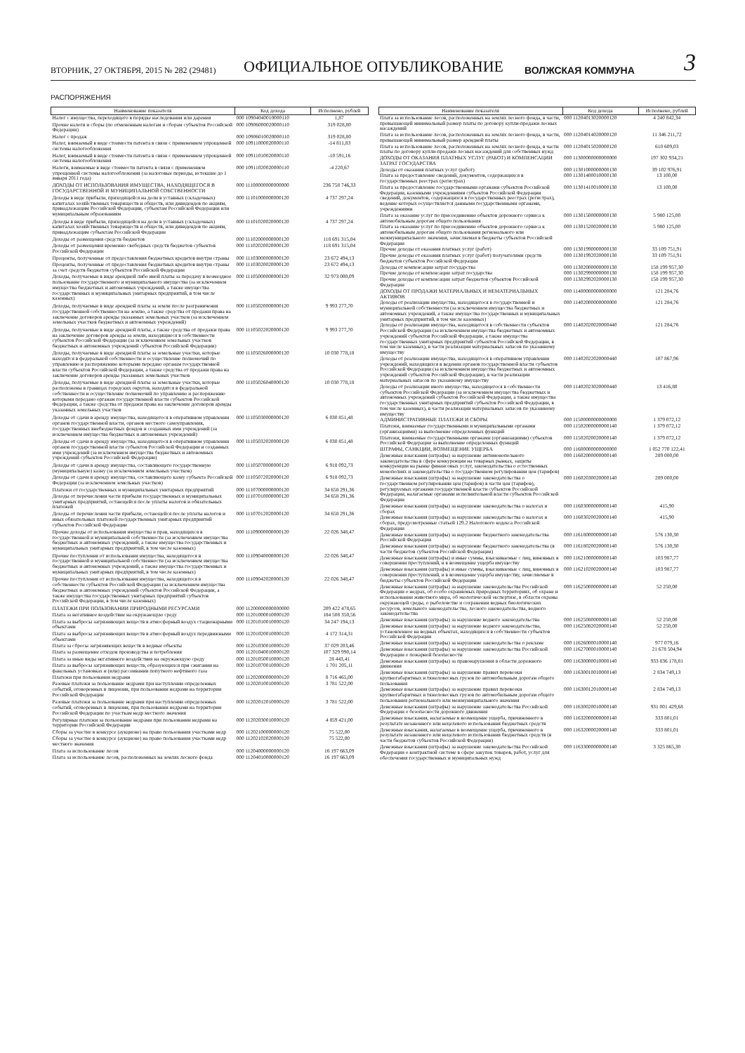ВТОРНИК, 27 ОКТЯБРЯ, 2015 № 282 (29481)
ОФИЦИАЛЬНОЕ ОПУБЛИКОВАНИЕ
ВОЛЖСКАЯ КОММУНА
3
РАСПОРЯЖЕНИЯ
| Наименование показателя | Код дохода | Исполнено, рублей |
| --- | --- | --- |
| Налог с имущества, переходящего в порядке наследования или дарения | 000 10904040010000110 | 1,87 |
| Прочие налоги и сборы (по отмененным налогам и сборам субъектов Российской Федерации) | 000 10906000020000110 | 319 028,80 |
| Налог с продаж | 000 10906010020000110 | 319 028,80 |
| Налог, взимаемый в виде стоимости патента в связи с применением упрощенной системы налогообложения | 000 10911000020000110 | -14 811,83 |
| Налог, взимаемый в виде стоимости патента в связи с применением упрощенной системы налогообложения | 000 10911010020000110 | -10 591,16 |
| Налоги, взимаемые в виде стоимости патента в связи с применением упрощенной системы налогообложения (за налоговые периоды, истекшие до 1 января 2011 года) | 000 10911020020000110 | -4 220,67 |
| ДОХОДЫ ОТ ИСПОЛЬЗОВАНИЯ ИМУЩЕСТВА, НАХОДЯЩЕГОСЯ В ГОСУДАРСТВЕННОЙ И МУНИЦИПАЛЬНОЙ СОБСТВЕННОСТИ | 000 11100000000000000 | 236 758 746,33 |
| Доходы в виде прибыли, приходящейся на доли в уставных (складочных) капиталах хозяйственных товариществ и обществ, или дивидендов по акциям, принадлежащим Российской Федерации, субъектам Российской Федерации или муниципальным образованиям | 000 11101000000000120 | 4 737 297,24 |
| Доходы в виде прибыли, приходящейся на доли в уставных (складочных) капиталах хозяйственных товариществ и обществ, или дивидендов по акциям, принадлежащим субъектам Российской Федерации | 000 11101020020000120 | 4 737 297,24 |
| Доходы от размещения средств бюджетов | 000 11102000000000120 | 118 691 315,04 |
| Доходы от размещения временно свободных средств бюджетов субъектов Российской Федерации | 000 11102020020000120 | 118 691 315,04 |
| Проценты, полученные от предоставления бюджетных кредитов внутри страны | 000 11103000000000120 | 23 672 494,13 |
| Проценты, полученные от предоставления бюджетных кредитов внутри страны за счет средств бюджетов субъектов Российской Федерации | 000 11103020020000120 | 23 672 494,13 |
| Доходы, получаемые в виде арендной либо иной платы за передачу в возмездное пользование государственного и муниципального имущества (за исключением имущества бюджетных и автономных учреждений, а также имущества государственных и муниципальных унитарных предприятий, в том числе казенных) | 000 11105000000000120 | 32 973 000,09 |
| Доходы, получаемые в виде арендной платы за земли после разграничения государственной собственности на землю, а также средства от продажи права на заключение договоров аренды указанных земельных участков (за исключением земельных участков бюджетных и автономных учреждений) | 000 11105020000000120 | 9 993 277,70 |
| Доходы, получаемые в виде арендной платы, а также средства от продажи права на заключение договоров аренды за земли, находящиеся в собственности субъектов Российской Федерации (за исключением земельных участков бюджетных и автономных учреждений субъектов Российской Федерации) | 000 11105022020000120 | 9 993 277,70 |
| Доходы, получаемые в виде арендной платы за земельные участки, которые находятся в федеральной собственности и осуществление полномочий по управлению и распоряжению которыми передано органам государственной власти субъектов Российской Федерации, а также средства от продажи права на заключение договоров аренды указанных земельных участков | 000 11105026000000120 | 10 030 778,18 |
| Доходы, получаемые в виде арендной платы за земельные участки, которые расположены в границах городских округов, находятся в федеральной собственности и осуществление полномочий по управлению и распоряжению которыми передано органам государственной власти субъектов Российской Федерации, а также средства от продажи права на заключение договоров аренды указанных земельных участков | 000 11105026040000120 | 10 030 778,18 |
| Доходы от сдачи в аренду имущества, находящегося в оперативном управлении органов государственной власти, органов местного самоуправления, государственных внебюджетных фондов и созданных ими учреждений (за исключением имущества бюджетных и автономных учреждений) | 000 11105030000000120 | 6 030 851,48 |
| Доходы от сдачи в аренду имущества, находящегося в оперативном управлении органов государственной власти субъектов Российской Федерации и созданных ими учреждений (за исключением имущества бюджетных и автономных учреждений субъектов Российской Федерации) | 000 11105032020000120 | 6 030 851,48 |
| Доходы от сдачи в аренду имущества, составляющего государственную (муниципальную) казну (за исключением земельных участков) | 000 11105070000000120 | 6 918 092,73 |
| Доходы от сдачи в аренду имущества, составляющего казну субъекта Российской Федерации (за исключением земельных участков) | 000 11105072020000120 | 6 918 092,73 |
| Платежи от государственных и муниципальных унитарных предприятий | 000 11107000000000120 | 34 658 291,36 |
| Доходы от перечисления части прибыли государственных и муниципальных унитарных предприятий, остающейся после уплаты налогов и обязательных платежей | 000 11107010000000120 | 34 658 291,36 |
| Доходы от перечисления части прибыли, остающейся после уплаты налогов и иных обязательных платежей государственных унитарных предприятий субъектов Российской Федерации | 000 11107012020000120 | 34 658 291,36 |
| Прочие доходы от использования имущества и прав, находящихся в государственной и муниципальной собственности (за исключением имущества бюджетных и автономных учреждений, а также имущества государственных и муниципальных унитарных предприятий, в том числе казенных) | 000 11109000000000120 | 22 026 348,47 |
| Прочие поступления от использования имущества, находящегося в государственной и муниципальной собственности (за исключением имущества бюджетных и автономных учреждений, а также имущества государственных и муниципальных унитарных предприятий, в том числе казенных) | 000 11109040000000120 | 22 026 348,47 |
| Прочие поступления от использования имущества, находящегося в собственности субъектов Российской Федерации (за исключением имущества бюджетных и автономных учреждений субъектов Российской Федерации, а также имущества государственных унитарных предприятий субъектов Российской Федерации, в том числе казенных) | 000 11109042020000120 | 22 026 348,47 |
| ПЛАТЕЖИ ПРИ ПОЛЬЗОВАНИИ ПРИРОДНЫМИ РЕСУРСАМИ | 000 11200000000000000 | 209 422 478,65 |
| Плата за негативное воздействие на окружающую среду | 000 11201000010000120 | 184 508 350,56 |
| Плата за выбросы загрязняющих веществ в атмосферный воздух стационарными объектами | 000 11201010010000120 | 34 247 194,13 |
| Плата за выбросы загрязняющих веществ в атмосферный воздух передвижными объектами | 000 11201020010000120 | 4 172 314,31 |
| Плата за сбросы загрязняющих веществ в водные объекты | 000 11201030010000120 | 37 029 203,46 |
| Плата за размещение отходов производства и потребления | 000 11201040010000120 | 107 329 990,14 |
| Плата за иные виды негативного воздействия на окружающую среду | 000 11201050010000120 | 28 443,41 |
| Плата за выбросы загрязняющих веществ, образующихся при сжигании на факельных установках и (или) рассеивании попутного нефтяного газа | 000 11201070010000120 | 1 701 205,11 |
| Платежи при пользовании недрами | 000 11202000000000120 | 8 716 465,00 |
| Разовые платежи за пользование недрами при наступлении определенных событий, оговоренных в лицензии, при пользовании недрами на территории Российской Федерации | 000 11202010010000120 | 3 781 522,00 |
| Разовые платежи за пользование недрами при наступлении определенных событий, оговоренных в лицензии, при пользовании недрами на территории Российской Федерации по участкам недр местного значения | 000 11202012010000120 | 3 781 522,00 |
| Регулярные платежи за пользование недрами при пользовании недрами на территории Российской Федерации | 000 11202030010000120 | 4 859 421,00 |
| Сборы за участие в конкурсе (аукционе) на право пользования участками недр | 000 11202100000000120 | 75 522,00 |
| Сборы за участие в конкурсе (аукционе) на право пользования участками недр местного значения | 000 11202102020000120 | 75 522,00 |
| Плата за использование лесов | 000 11204000000000120 | 16 197 663,09 |
| Плата за использование лесов, расположенных на землях лесного фонда | 000 11204010000000120 | 16 197 663,09 |
| Наименование показателя | Код дохода | Исполнено, рублей |
| --- | --- | --- |
| Плата за использование лесов, расположенных на землях лесного фонда, в части, превышающей минимальный размер платы по договору купли-продажи лесных насаждений | 000 11204013020000120 | 4 240 842,34 |
| Плата за использование лесов, расположенных на землях лесного фонда, в части, превышающей минимальный размер арендной платы | 000 11204014020000120 | 11 346 211,72 |
| Плата за использование лесов, расположенных на землях лесного фонда, в части платы по договору купли-продажи лесных насаждений для собственных нужд | 000 11204015020000120 | 610 609,03 |
| ДОХОДЫ ОТ ОКАЗАНИЯ ПЛАТНЫХ УСЛУГ (РАБОТ) И КОМПЕНСАЦИИ ЗАТРАТ ГОСУДАРСТВА | 000 11300000000000000 | 197 302 934,21 |
| Доходы от оказания платных услуг (работ) | 000 11301000000000130 | 39 102 976,91 |
| Плата за предоставление сведений, документов, содержащихся в государственных реестрах (регистрах) | 000 11301400010000130 | 13 100,00 |
| Плата за предоставление государственными органами субъектов Российской Федерации, казенными учреждениями субъектов Российской Федерации сведений, документов, содержащихся в государственных реестрах (регистрах), ведение которых осуществляется данными государственными органами, учреждениями | 000 11301410010000130 | 13 100,00 |
| Плата за оказание услуг по присоединению объектов дорожного сервиса к автомобильным дорогам общего пользования | 000 11301500000000130 | 5 980 125,00 |
| Плата за оказание услуг по присоединению объектов дорожного сервиса к автомобильным дорогам общего пользования регионального или межмуниципального значения, зачисляемая в бюджеты субъектов Российской Федерации | 000 11301520020000130 | 5 980 125,00 |
| Прочие доходы от оказания платных услуг (работ) | 000 11301990000000130 | 33 109 751,91 |
| Прочие доходы от оказания платных услуг (работ) получателями средств бюджетов субъектов Российской Федерации | 000 11301992020000130 | 33 109 751,91 |
| Доходы от компенсации затрат государства | 000 11302000000000130 | 158 199 957,30 |
| Прочие доходы от компенсации затрат государства | 000 11302990000000130 | 158 199 957,30 |
| Прочие доходы от компенсации затрат бюджетов субъектов Российской Федерации | 000 11302992020000130 | 158 199 957,30 |
| ДОХОДЫ ОТ ПРОДАЖИ МАТЕРИАЛЬНЫХ И НЕМАТЕРИАЛЬНЫХ АКТИВОВ | 000 11400000000000000 | 121 284,76 |
| Доходы от реализации имущества, находящегося в государственной и муниципальной собственности (за исключением имущества бюджетных и автономных учреждений, а также имущества государственных и муниципальных унитарных предприятий, в том числе казенных) | 000 11402000000000000 | 121 284,76 |
| Доходы от реализации имущества, находящегося в собственности субъектов Российской Федерации (за исключением имущества бюджетных и автономных учреждений субъектов Российской Федерации, а также имущества государственных унитарных предприятий субъектов Российской Федерации, в том числе казенных), в части реализации материальных запасов по указанному имуществу | 000 11402020020000440 | 121 284,76 |
| Доходы от реализации имущества, находящегося в оперативном управлении учреждений, находящихся в ведении органов государственной власти субъектов Российской Федерации (за исключением имущества бюджетных и автономных учреждений субъектов Российской Федерации), в части реализации материальных запасов по указанному имуществу | 000 11402022020000440 | 107 867,96 |
| Доходы от реализации иного имущества, находящегося в собственности субъектов Российской Федерации (за исключением имущества бюджетных и автономных учреждений субъектов Российской Федерации, а также имущества государственных унитарных предприятий субъектов Российской Федерации, в том числе казенных), в части реализации материальных запасов по указанному имуществу | 000 11402023020000440 | 13 416,80 |
| АДМИНИСТРАТИВНЫЕ ПЛАТЕЖИ И СБОРЫ | 000 11500000000000000 | 1 379 072,12 |
| Платежи, взимаемые государственными и муниципальными органами (организациями) за выполнение определенных функций | 000 11502000000000140 | 1 379 072,12 |
| Платежи, взимаемые государственными органами (организациями) субъектов Российской Федерации за выполнение определенных функций | 000 11502020020000140 | 1 379 072,12 |
| ШТРАФЫ, САНКЦИИ, ВОЗМЕЩЕНИЕ УЩЕРБА | 000 11600000000000000 | 1 052 770 122,41 |
| Денежные взыскания (штрафы) за нарушение антимонопольного законодательства в сфере конкуренции на товарных рынках, защиты конкуренции на рынке финансовых услуг, законодательства о естественных монополиях и законодательства о государственном регулировании цен (тарифов) | 000 11602000000000140 | 289 000,00 |
| Денежные взыскания (штрафы) за нарушение законодательства о государственном регулировании цен (тарифов) в части цен (тарифов), регулируемых органами государственной власти субъектов Российской Федерации, налагаемые органами исполнительной власти субъектов Российской Федерации | 000 11602030020000140 | 289 000,00 |
| Денежные взыскания (штрафы) за нарушение законодательства о налогах и сборах | 000 11603000000000140 | 415,90 |
| Денежные взыскания (штрафы) за нарушение законодательства о налогах и сборах, предусмотренные статьей 129.2 Налогового кодекса Российской Федерации | 000 11603020020000140 | 415,90 |
| Денежные взыскания (штрафы) за нарушение бюджетного законодательства Российской Федерации | 000 11618000000000140 | 576 130,30 |
| Денежные взыскания (штрафы) за нарушение бюджетного законодательства (в части бюджетов субъектов Российской Федерации) | 000 11618020020000140 | 576 130,30 |
| Денежные взыскания (штрафы) и иные суммы, взыскиваемые с лиц, виновных в совершении преступлений, и в возмещение ущерба имуществу | 000 11621000000000140 | 103 987,77 |
| Денежные взыскания (штрафы) и иные суммы, взыскиваемые с лиц, виновных в совершении преступлений, и в возмещение ущерба имуществу, зачисляемые в бюджеты субъектов Российской Федерации | 000 11621020020000140 | 103 987,77 |
| Денежные взыскания (штрафы) за нарушение законодательства Российской Федерации о недрах, об особо охраняемых природных территориях, об охране и использовании животного мира, об экологической экспертизе, в области охраны окружающей среды, о рыболовстве и сохранении водных биологических ресурсов, земельного законодательства, лесного законодательства, водного законодательства | 000 11625000000000140 | 52 250,00 |
| Денежные взыскания (штрафы) за нарушение водного законодательства | 000 11625080000000140 | 52 250,00 |
| Денежные взыскания (штрафы) за нарушение водного законодательства, установленное на водных объектах, находящихся в собственности субъектов Российской Федерации | 000 11625082020000140 | 52 250,00 |
| Денежные взыскания (штрафы) за нарушение законодательства о рекламе | 000 11626000010000140 | 977 079,16 |
| Денежные взыскания (штрафы) за нарушение законодательства Российской Федерации о пожарной безопасности | 000 11627000010000140 | 21 678 504,94 |
| Денежные взыскания (штрафы) за правонарушения в области дорожного движения | 000 11630000010000140 | 933 836 178,81 |
| Денежные взыскания (штрафы) за нарушение правил перевозки крупногабаритных и тяжеловесных грузов по автомобильным дорогам общего пользования | 000 11630010010000140 | 2 834 749,13 |
| Денежные взыскания (штрафы) за нарушение правил перевозки крупногабаритных и тяжеловесных грузов по автомобильным дорогам общего пользования регионального или межмуниципального значения | 000 11630012010000140 | 2 834 749,13 |
| Денежные взыскания (штрафы) за нарушение законодательства Российской Федерации о безопасности дорожного движения | 000 11630020010000140 | 931 001 429,68 |
| Денежные взыскания, налагаемые в возмещение ущерба, причиненного в результате незаконного или нецелевого использования бюджетных средств | 000 11632000000000140 | 333 801,01 |
| Денежные взыскания, налагаемые в возмещение ущерба, причиненного в результате незаконного или нецелевого использования бюджетных средств (в части бюджетов субъектов Российской Федерации) | 000 11632000020000140 | 333 801,01 |
| Денежные взыскания (штрафы) за нарушение законодательства Российской Федерации о контрактной системе в сфере закупок товаров, работ, услуг для обеспечения государственных и муниципальных нужд | 000 11633000000000140 | 3 325 865,30 |